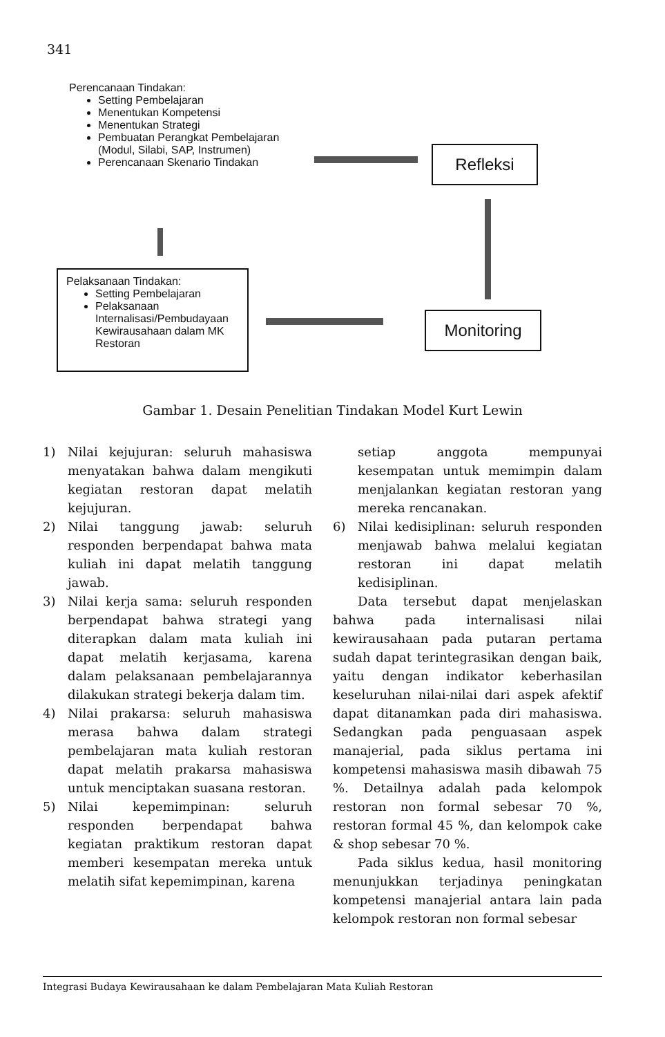341
Perencanaan Tindakan:
Setting Pembelajaran
Menentukan Kompetensi
Menentukan Strategi
Pembuatan Perangkat Pembelajaran (Modul, Silabi, SAP, Instrumen)
Perencanaan Skenario Tindakan
Refleksi
Pelaksanaan Tindakan:
Setting Pembelajaran
Pelaksanaan Internalisasi/Pembudayaan Kewirausahaan dalam MK Restoran
Monitoring
Gambar 1. Desain Penelitian Tindakan Model Kurt Lewin
1) Nilai kejujuran: seluruh mahasiswa menyatakan bahwa dalam mengikuti kegiatan restoran dapat melatih kejujuran.
2) Nilai tanggung jawab: seluruh responden berpendapat bahwa mata kuliah ini dapat melatih tanggung jawab.
3) Nilai kerja sama: seluruh responden berpendapat bahwa strategi yang diterapkan dalam mata kuliah ini dapat melatih kerjasama, karena dalam pelaksanaan pembelajarannya dilakukan strategi bekerja dalam tim.
4) Nilai prakarsa: seluruh mahasiswa merasa bahwa dalam strategi pembelajaran mata kuliah restoran dapat melatih prakarsa mahasiswa untuk menciptakan suasana restoran.
5) Nilai kepemimpinan: seluruh responden berpendapat bahwa kegiatan praktikum restoran dapat memberi kesempatan mereka untuk melatih sifat kepemimpinan, karena
setiap anggota mempunyai kesempatan untuk memimpin dalam menjalankan kegiatan restoran yang mereka rencanakan.
6) Nilai kedisiplinan: seluruh responden menjawab bahwa melalui kegiatan restoran ini dapat melatih kedisiplinan.
Data tersebut dapat menjelaskan bahwa pada internalisasi nilai kewirausahaan pada putaran pertama sudah dapat terintegrasikan dengan baik, yaitu dengan indikator keberhasilan keseluruhan nilai-nilai dari aspek afektif dapat ditanamkan pada diri mahasiswa. Sedangkan pada penguasaan aspek manajerial, pada siklus pertama ini kompetensi mahasiswa masih dibawah 75 %. Detailnya adalah pada kelompok restoran non formal sebesar 70 %, restoran formal 45 %, dan kelompok cake & shop sebesar 70 %.
Pada siklus kedua, hasil monitoring menunjukkan terjadinya peningkatan kompetensi manajerial antara lain pada kelompok restoran non formal sebesar
Integrasi Budaya Kewirausahaan ke dalam Pembelajaran Mata Kuliah Restoran